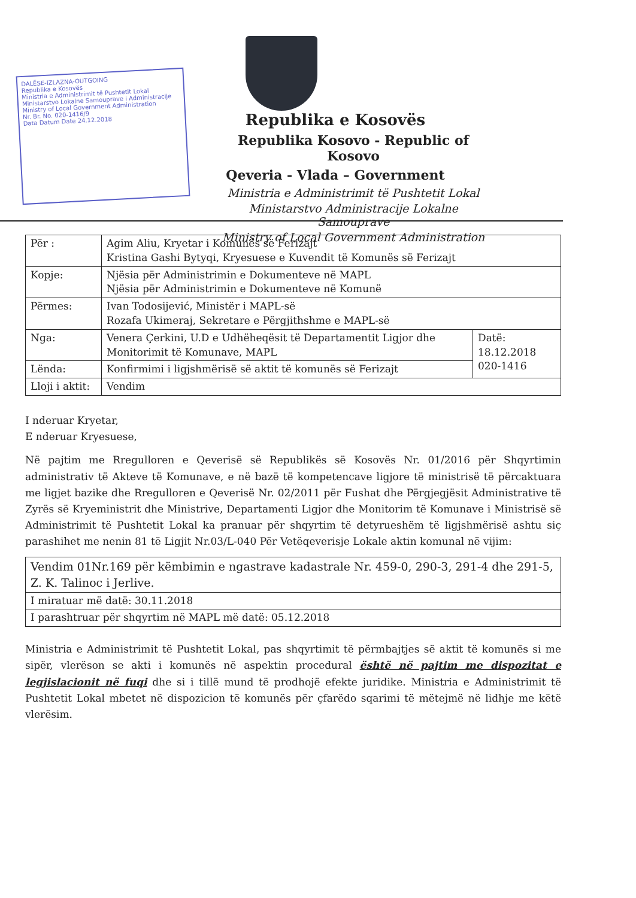DALËSE-IZLAZNA-OUTGOING
Republika e Kosovës
Ministria e Administrimit të Pushtetit Lokal
Ministarstvo Lokalne Samouprave i Administracije
Ministry of Local Government Administration
Nr. Br. No. 020-1416/9
Data Datum Date 24.12.2018
Republika e Kosovës
Republika Kosovo - Republic of Kosovo
Qeveria - Vlada – Government
Ministria e Administrimit të Pushtetit Lokal
Ministarstvo Administracije Lokalne Samouprave
Ministry of Local Government Administration
| Për : | Agim Aliu, Kryetar i Komunës së Ferizajt Kristina Gashi Bytyqi, Kryesuese e Kuvendit të Komunës së Ferizajt | |
| Kopje: | Njësia për Administrimin e Dokumenteve në MAPL Njësia për Administrimin e Dokumenteve në Komunë | |
| Përmes: | Ivan Todosijević, Ministër i MAPL-së Rozafa Ukimeraj, Sekretare e Përgjithshme e MAPL-së | |
| Nga: | Venera Çerkini, U.D e Udhëheqësit të Departamentit Ligjor dhe Monitorimit të Komunave, MAPL | Datë: 18.12.2018 020-1416 |
| Lënda: | Konfirmimi i ligjshmërisë së aktit të komunës së Ferizajt | |
| Lloji i aktit: | Vendim | |
I nderuar Kryetar,
E nderuar Kryesuese,
Në pajtim me Rregulloren e Qeverisë së Republikës së Kosovës Nr. 01/2016 për Shqyrtimin administrativ të Akteve të Komunave, e në bazë të kompetencave ligjore të ministrisë të përcaktuara me ligjet bazike dhe Rregulloren e Qeverisë Nr. 02/2011 për Fushat dhe Përgjegjësit Administrative të Zyrës së Kryeministrit dhe Ministrive, Departamenti Ligjor dhe Monitorim të Komunave i Ministrisë së Administrimit të Pushtetit Lokal ka pranuar për shqyrtim të detyrueshëm të ligjshmërisë ashtu siç parashihet me nenin 81 të Ligjit Nr.03/L-040 Për Vetëqeverisje Lokale aktin komunal në vijim:
| Vendim 01Nr.169 për këmbimin e ngastrave kadastrale Nr. 459-0, 290-3, 291-4 dhe 291-5, Z. K. Talinoc i Jerlive. |
| I miratuar më datë: 30.11.2018 |
| I parashtruar për shqyrtim në MAPL më datë: 05.12.2018 |
Ministria e Administrimit të Pushtetit Lokal, pas shqyrtimit të përmbajtjes së aktit të komunës si me sipër, vlerëson se akti i komunës në aspektin procedural është në pajtim me dispozitat e legjislacionit në fuqi dhe si i tillë mund të prodhojë efekte juridike. Ministria e Administrimit të Pushtetit Lokal mbetet në dispozicion të komunës për çfarëdo sqarimi të mëtejmë në lidhje me këtë vlerësim.